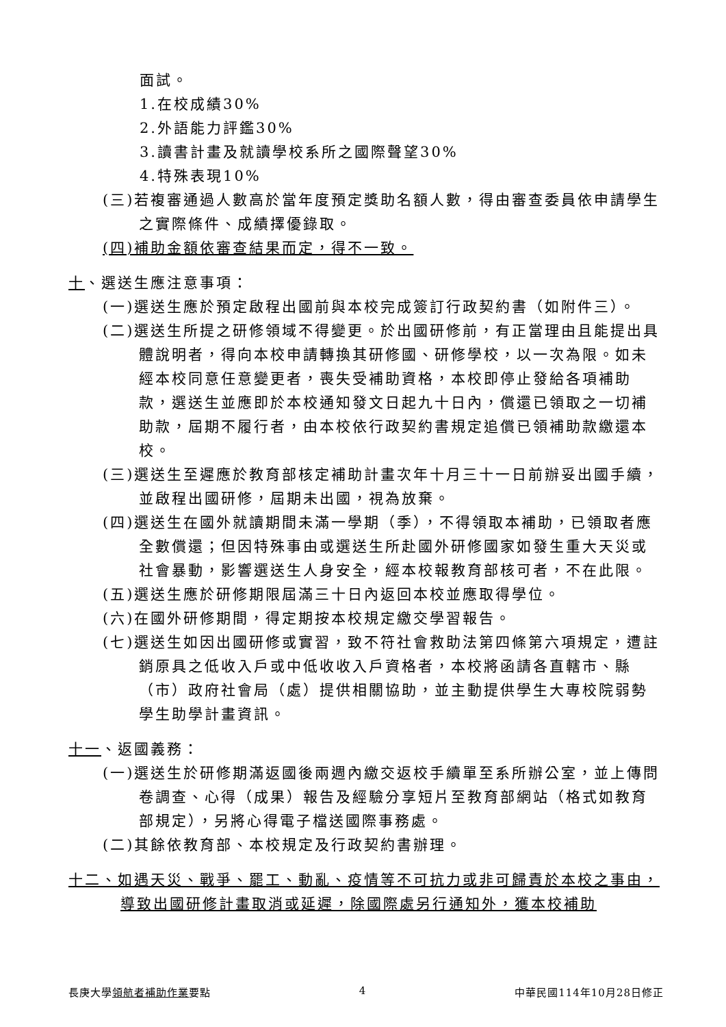面試。
1.在校成績30%
2.外語能力評鑑30%
3.讀書計畫及就讀學校系所之國際聲望30%
4.特殊表現10%
(三)若複審通過人數高於當年度預定獎助名額人數，得由審查委員依申請學生之實際條件、成績擇優錄取。
(四)補助金額依審查結果而定，得不一致。
十、選送生應注意事項：
(一)選送生應於預定啟程出國前與本校完成簽訂行政契約書（如附件三）。
(二)選送生所提之研修領域不得變更。於出國研修前，有正當理由且能提出具體說明者，得向本校申請轉換其研修國、研修學校，以一次為限。如未經本校同意任意變更者，喪失受補助資格，本校即停止發給各項補助款，選送生並應即於本校通知發文日起九十日內，償還已領取之一切補助款，屆期不履行者，由本校依行政契約書規定追償已領補助款繳還本校。
(三)選送生至遲應於教育部核定補助計畫次年十月三十一日前辦妥出國手續，並啟程出國研修，屆期未出國，視為放棄。
(四)選送生在國外就讀期間未滿一學期（季），不得領取本補助，已領取者應全數償還；但因特殊事由或選送生所赴國外研修國家如發生重大天災或社會暴動，影響選送生人身安全，經本校報教育部核可者，不在此限。
(五)選送生應於研修期限屆滿三十日內返回本校並應取得學位。
(六)在國外研修期間，得定期按本校規定繳交學習報告。
(七)選送生如因出國研修或實習，致不符社會救助法第四條第六項規定，遭註銷原具之低收入戶或中低收收入戶資格者，本校將函請各直轄市、縣（市）政府社會局（處）提供相關協助，並主動提供學生大專校院弱勢學生助學計畫資訊。
十一、返國義務：
(一)選送生於研修期滿返國後兩週內繳交返校手續單至系所辦公室，並上傳問卷調查、心得（成果）報告及經驗分享短片至教育部網站（格式如教育部規定），另將心得電子檔送國際事務處。
(二)其餘依教育部、本校規定及行政契約書辦理。
十二、如遇天災、戰爭、罷工、動亂、疫情等不可抗力或非可歸責於本校之事由，導致出國研修計畫取消或延遲，除國際處另行通知外，獲本校補助
長庚大學領航者補助作業要點 4 中華民國114年10月28日修正